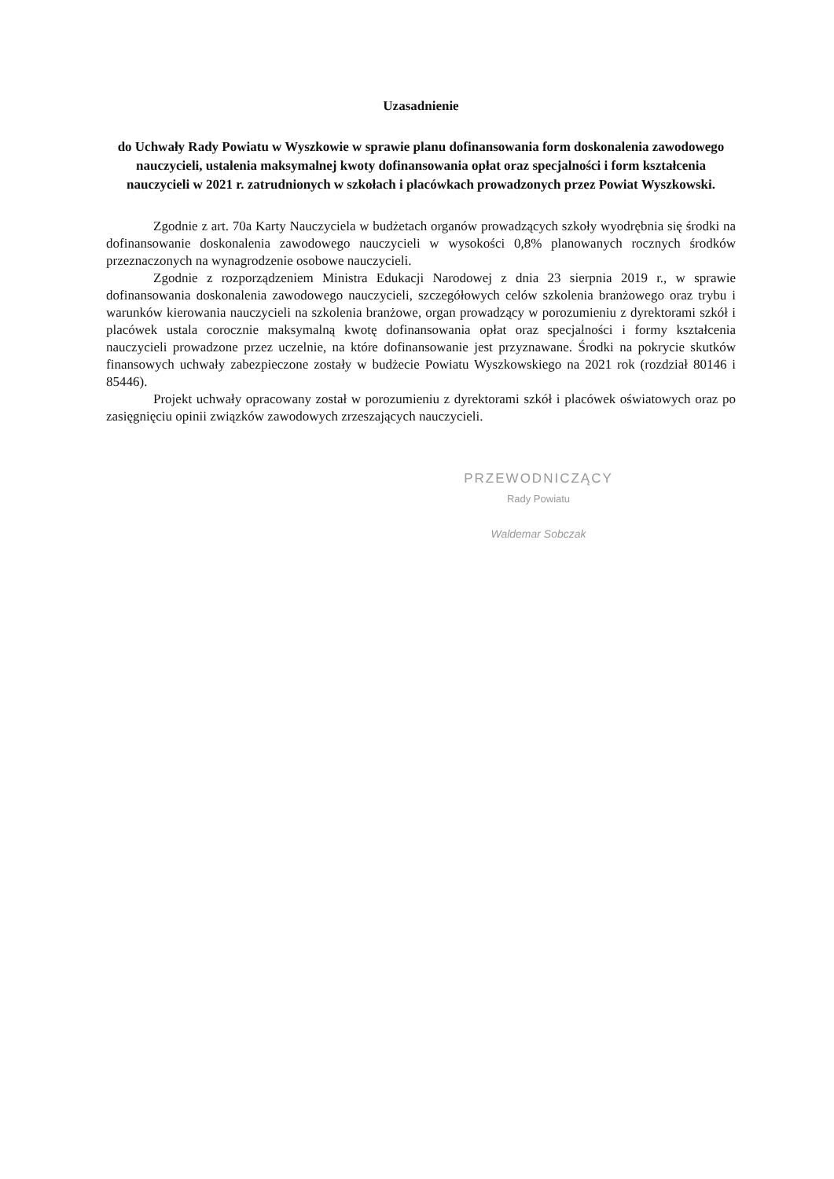Uzasadnienie
do Uchwały Rady Powiatu w Wyszkowie w sprawie planu dofinansowania form doskonalenia zawodowego nauczycieli, ustalenia maksymalnej kwoty dofinansowania opłat oraz specjalności i form kształcenia nauczycieli w 2021 r. zatrudnionych w szkołach i placówkach prowadzonych przez Powiat Wyszkowski.
Zgodnie z art. 70a Karty Nauczyciela w budżetach organów prowadzących szkoły wyodrębnia się środki na dofinansowanie doskonalenia zawodowego nauczycieli w wysokości 0,8% planowanych rocznych środków przeznaczonych na wynagrodzenie osobowe nauczycieli.
Zgodnie z rozporządzeniem Ministra Edukacji Narodowej z dnia 23 sierpnia 2019 r., w sprawie dofinansowania doskonalenia zawodowego nauczycieli, szczegółowych celów szkolenia branżowego oraz trybu i warunków kierowania nauczycieli na szkolenia branżowe, organ prowadzący w porozumieniu z dyrektorami szkół i placówek ustala corocznie maksymalną kwotę dofinansowania opłat oraz specjalności i formy kształcenia nauczycieli prowadzone przez uczelnie, na które dofinansowanie jest przyznawane. Środki na pokrycie skutków finansowych uchwały zabezpieczone zostały w budżecie Powiatu Wyszkowskiego na 2021 rok (rozdział 80146 i 85446).
Projekt uchwały opracowany został w porozumieniu z dyrektorami szkół i placówek oświatowych oraz po zasięgnięciu opinii związków zawodowych zrzeszających nauczycieli.
PRZEWODNICZĄCY
Rady Powiatu
Waldemar Sobczak